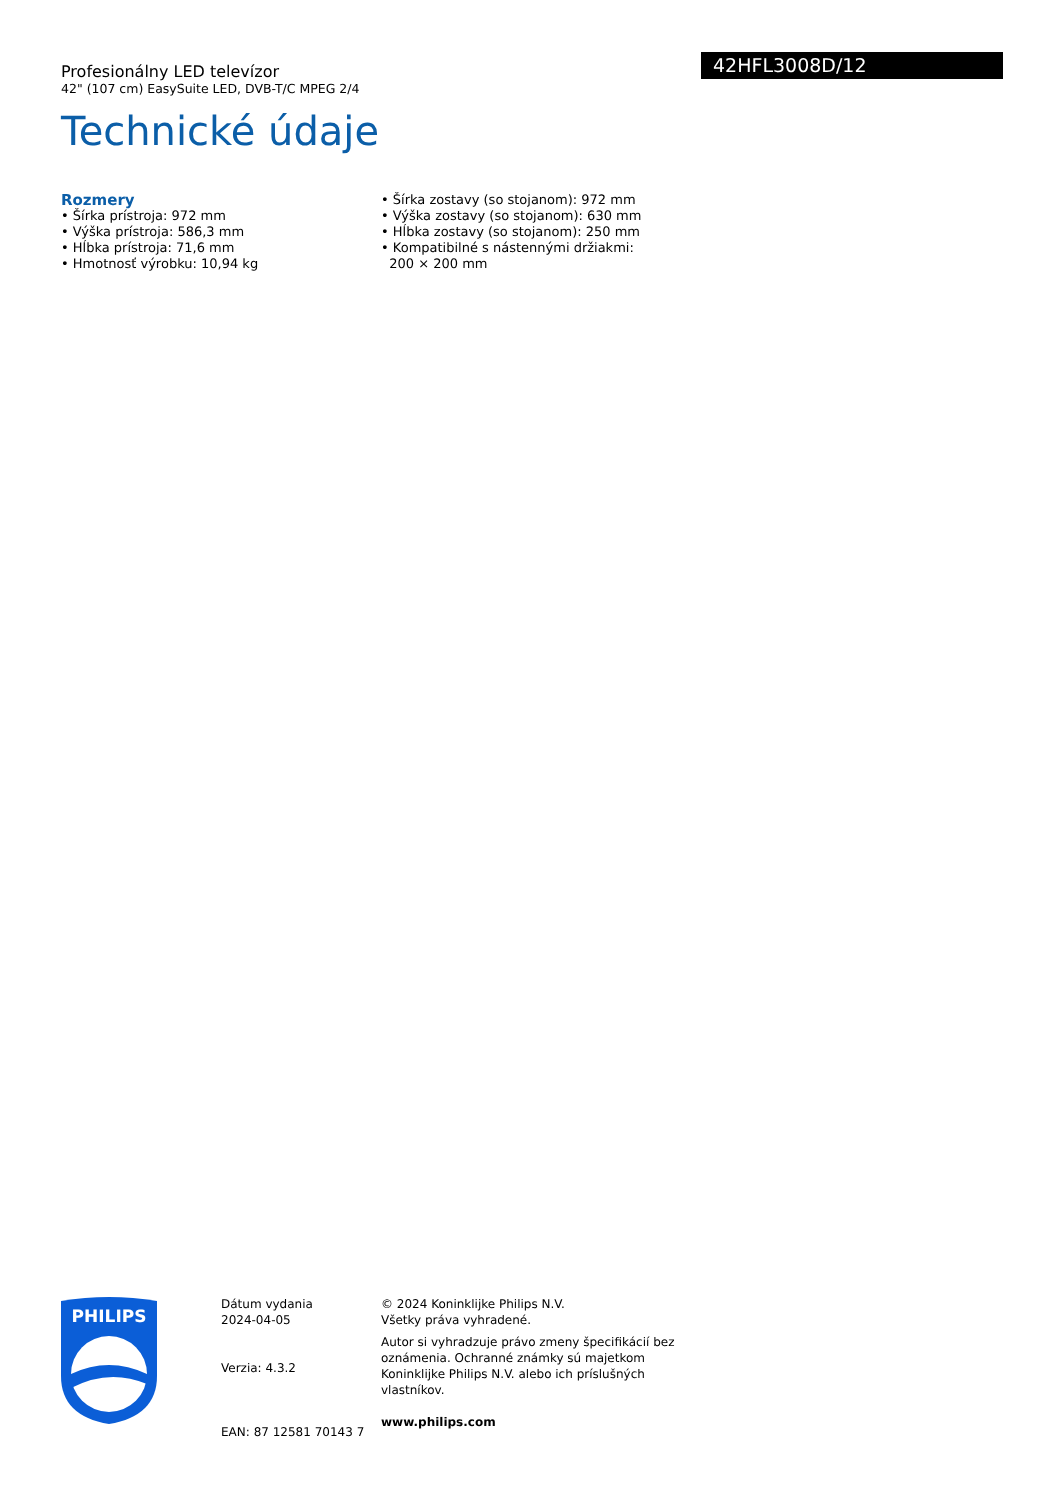42HFL3008D/12
Profesionálny LED televízor
42" (107 cm) EasySuite LED, DVB-T/C MPEG 2/4
Technické údaje
Rozmery
• Šírka prístroja: 972 mm
• Výška prístroja: 586,3 mm
• Hĺbka prístroja: 71,6 mm
• Hmotnosť výrobku: 10,94 kg
• Šírka zostavy (so stojanom): 972 mm
• Výška zostavy (so stojanom): 630 mm
• Hĺbka zostavy (so stojanom): 250 mm
• Kompatibilné s nástennými držiakmi:
200 × 200 mm
PHILIPS
Dátum vydania
2024-04-05
Verzia: 4.3.2
EAN: 87 12581 70143 7
© 2024 Koninklijke Philips N.V.
Všetky práva vyhradené.
Autor si vyhradzuje právo zmeny špecifikácií bez oznámenia. Ochranné známky sú majetkom Koninklijke Philips N.V. alebo ich príslušných vlastníkov.
www.philips.com